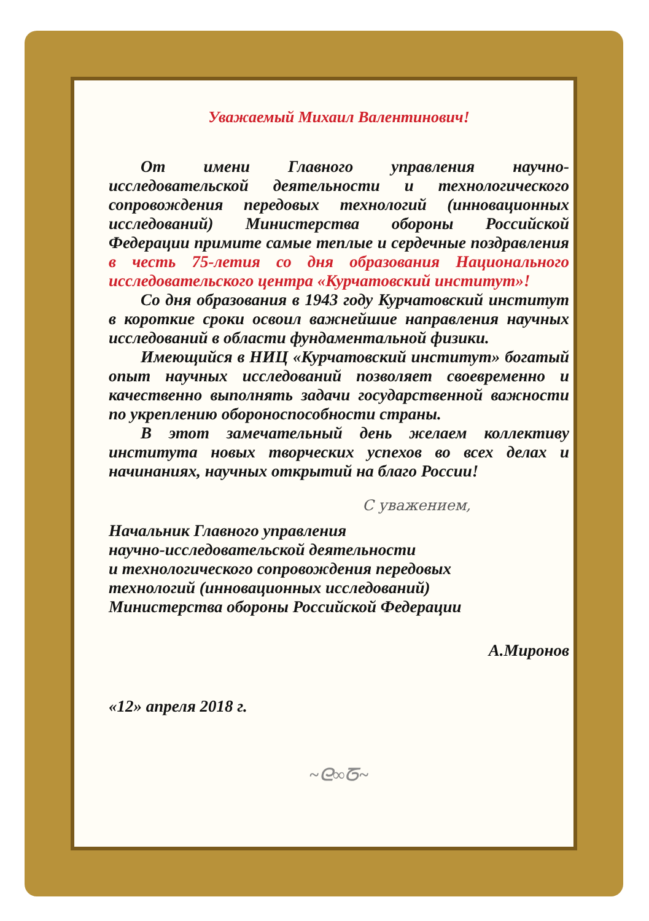Уважаемый Михаил Валентинович!
От имени Главного управления научно-исследовательской деятельности и технологического сопровождения передовых технологий (инновационных исследований) Министерства обороны Российской Федерации примите самые теплые и сердечные поздравления в честь 75-летия со дня образования Национального исследовательского центра «Курчатовский институт»!
Со дня образования в 1943 году Курчатовский институт в короткие сроки освоил важнейшие направления научных исследований в области фундаментальной физики.
Имеющийся в НИЦ «Курчатовский институт» богатый опыт научных исследований позволяет своевременно и качественно выполнять задачи государственной важности по укреплению обороноспособности страны.
В этот замечательный день желаем коллективу института новых творческих успехов во всех делах и начинаниях, научных открытий на благо России!
С уважением,
Начальник Главного управления
научно-исследовательской деятельности
и технологического сопровождения передовых
технологий (инновационных исследований)
Министерства обороны Российской Федерации
А.Миронов
«12» апреля 2018 г.
~ᘓ∞ᘔ~